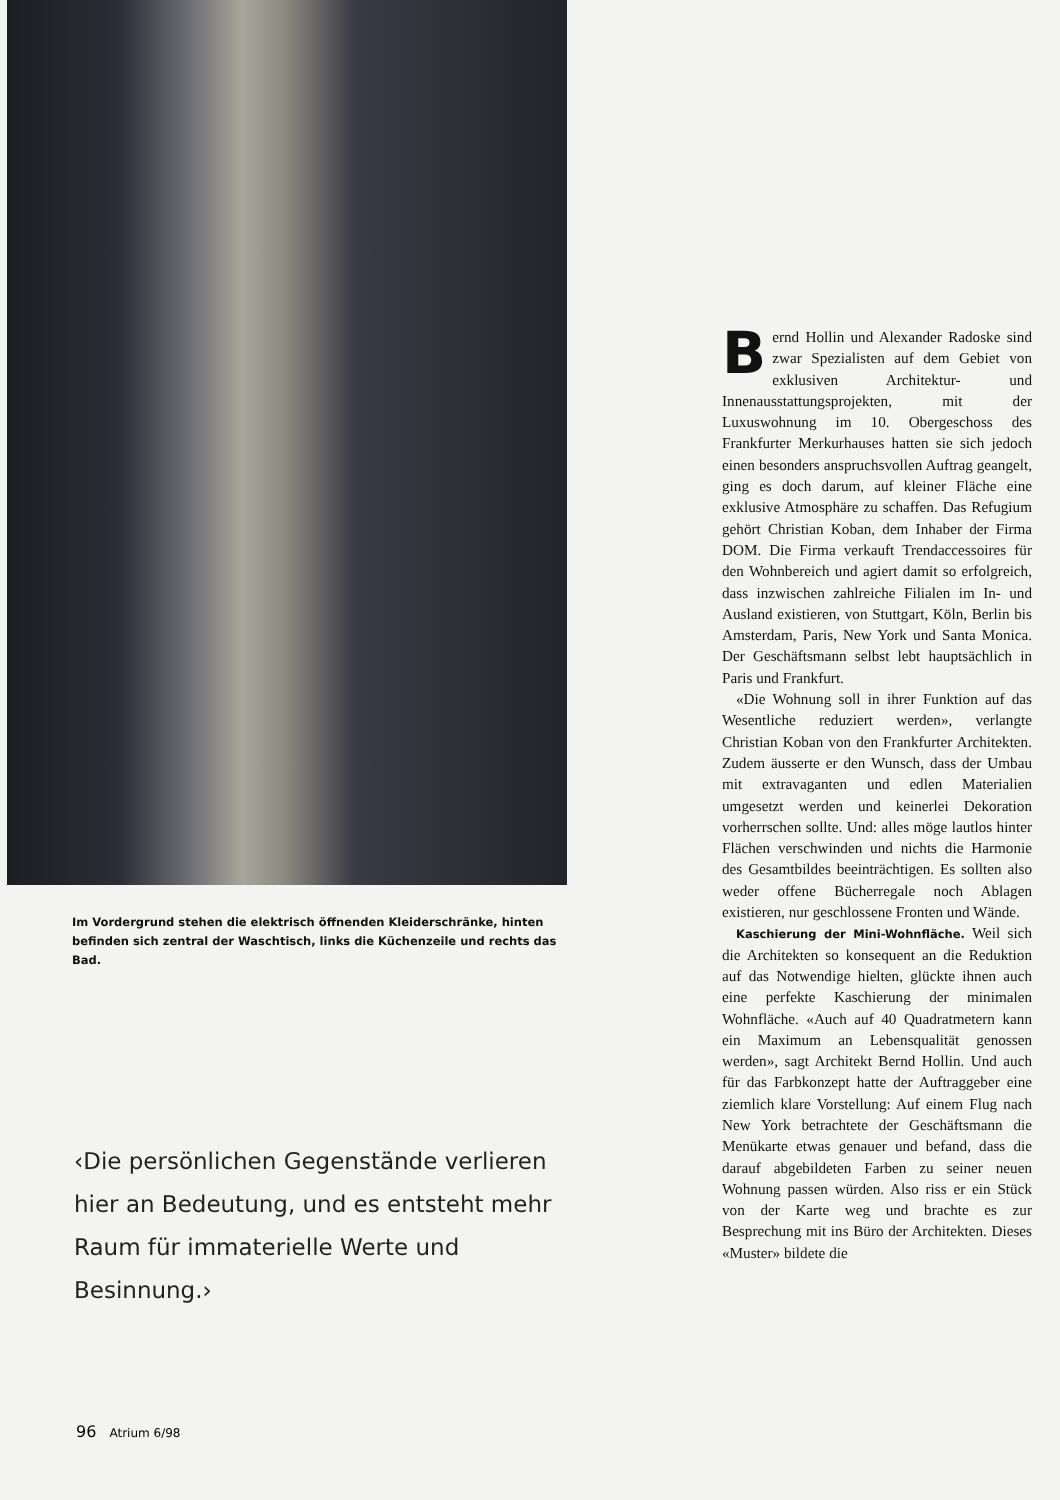Im Vordergrund stehen die elektrisch öffnenden Kleiderschränke, hinten befinden sich zentral der Waschtisch, links die Küchenzeile und rechts das Bad.
‹Die persönlichen Gegenstände verlieren hier an Bedeutung, und es entsteht mehr Raum für immaterielle Werte und Besinnung.›
Bernd Hollin und Alexander Radoske sind zwar Spezialisten auf dem Gebiet von exklusiven Architektur- und Innenausstattungsprojekten, mit der Luxuswohnung im 10. Obergeschoss des Frankfurter Merkurhauses hatten sie sich jedoch einen besonders anspruchsvollen Auftrag geangelt, ging es doch darum, auf kleiner Fläche eine exklusive Atmosphäre zu schaffen. Das Refugium gehört Christian Koban, dem Inhaber der Firma DOM. Die Firma verkauft Trendaccessoires für den Wohnbereich und agiert damit so erfolgreich, dass inzwischen zahlreiche Filialen im In- und Ausland existieren, von Stuttgart, Köln, Berlin bis Amsterdam, Paris, New York und Santa Monica. Der Geschäftsmann selbst lebt hauptsächlich in Paris und Frankfurt.
«Die Wohnung soll in ihrer Funktion auf das Wesentliche reduziert werden», verlangte Christian Koban von den Frankfurter Architekten. Zudem äusserte er den Wunsch, dass der Umbau mit extravaganten und edlen Materialien umgesetzt werden und keinerlei Dekoration vorherrschen sollte. Und: alles möge lautlos hinter Flächen verschwinden und nichts die Harmonie des Gesamtbildes beeinträchtigen. Es sollten also weder offene Bücherregale noch Ablagen existieren, nur geschlossene Fronten und Wände.
Kaschierung der Mini-Wohnfläche. Weil sich die Architekten so konsequent an die Reduktion auf das Notwendige hielten, glückte ihnen auch eine perfekte Kaschierung der minimalen Wohnfläche. «Auch auf 40 Quadratmetern kann ein Maximum an Lebensqualität genossen werden», sagt Architekt Bernd Hollin. Und auch für das Farbkonzept hatte der Auftraggeber eine ziemlich klare Vorstellung: Auf einem Flug nach New York betrachtete der Geschäftsmann die Menükarte etwas genauer und befand, dass die darauf abgebildeten Farben zu seiner neuen Wohnung passen würden. Also riss er ein Stück von der Karte weg und brachte es zur Besprechung mit ins Büro der Architekten. Dieses «Muster» bildete die
96 Atrium 6/98